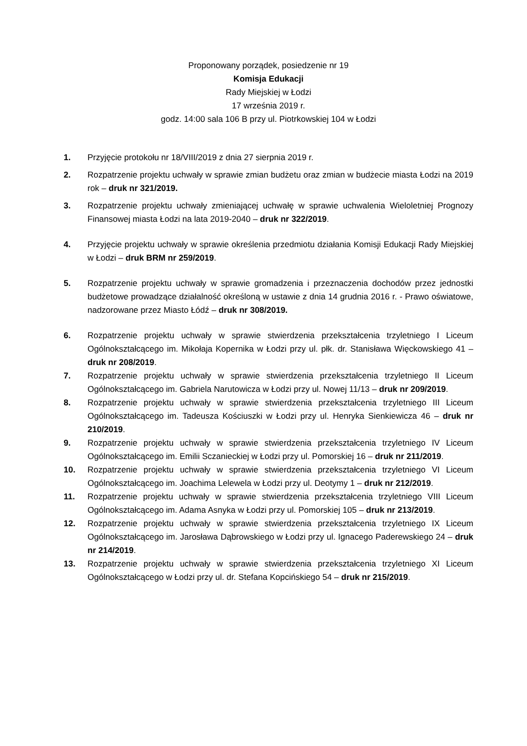Proponowany porządek, posiedzenie nr 19
Komisja Edukacji
Rady Miejskiej w Łodzi
17 września 2019 r.
godz. 14:00 sala 106 B przy ul. Piotrkowskiej 104 w Łodzi
1. Przyjęcie protokołu nr 18/VIII/2019 z dnia 27 sierpnia 2019 r.
2. Rozpatrzenie projektu uchwały w sprawie zmian budżetu oraz zmian w budżecie miasta Łodzi na 2019 rok – druk nr 321/2019.
3. Rozpatrzenie projektu uchwały zmieniającej uchwałę w sprawie uchwalenia Wieloletniej Prognozy Finansowej miasta Łodzi na lata 2019-2040 – druk nr 322/2019.
4. Przyjęcie projektu uchwały w sprawie określenia przedmiotu działania Komisji Edukacji Rady Miejskiej w Łodzi – druk BRM nr 259/2019.
5. Rozpatrzenie projektu uchwały w sprawie gromadzenia i przeznaczenia dochodów przez jednostki budżetowe prowadzące działalność określoną w ustawie z dnia 14 grudnia 2016 r. - Prawo oświatowe, nadzorowane przez Miasto Łódź – druk nr 308/2019.
6. Rozpatrzenie projektu uchwały w sprawie stwierdzenia przekształcenia trzyletniego I Liceum Ogólnokształcącego im. Mikołaja Kopernika w Łodzi przy ul. płk. dr. Stanisława Więckowskiego 41 – druk nr 208/2019.
7. Rozpatrzenie projektu uchwały w sprawie stwierdzenia przekształcenia trzyletniego II Liceum Ogólnokształcącego im. Gabriela Narutowicza w Łodzi przy ul. Nowej 11/13 – druk nr 209/2019.
8. Rozpatrzenie projektu uchwały w sprawie stwierdzenia przekształcenia trzyletniego III Liceum Ogólnokształcącego im. Tadeusza Kościuszki w Łodzi przy ul. Henryka Sienkiewicza 46 – druk nr 210/2019.
9. Rozpatrzenie projektu uchwały w sprawie stwierdzenia przekształcenia trzyletniego IV Liceum Ogólnokształcącego im. Emilii Sczanieckiej w Łodzi przy ul. Pomorskiej 16 – druk nr 211/2019.
10. Rozpatrzenie projektu uchwały w sprawie stwierdzenia przekształcenia trzyletniego VI Liceum Ogólnokształcącego im. Joachima Lelewela w Łodzi przy ul. Deotymy 1 – druk nr 212/2019.
11. Rozpatrzenie projektu uchwały w sprawie stwierdzenia przekształcenia trzyletniego VIII Liceum Ogólnokształcącego im. Adama Asnyka w Łodzi przy ul. Pomorskiej 105 – druk nr 213/2019.
12. Rozpatrzenie projektu uchwały w sprawie stwierdzenia przekształcenia trzyletniego IX Liceum Ogólnokształcącego im. Jarosława Dąbrowskiego w Łodzi przy ul. Ignacego Paderewskiego 24 – druk nr 214/2019.
13. Rozpatrzenie projektu uchwały w sprawie stwierdzenia przekształcenia trzyletniego XI Liceum Ogólnokształcącego w Łodzi przy ul. dr. Stefana Kopcińskiego 54 – druk nr 215/2019.